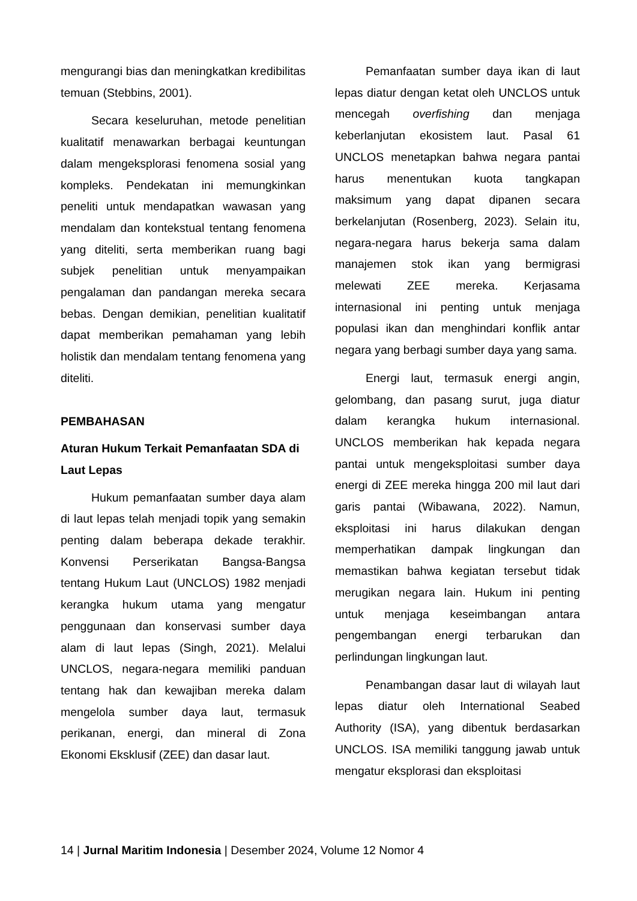mengurangi bias dan meningkatkan kredibilitas temuan (Stebbins, 2001).
Secara keseluruhan, metode penelitian kualitatif menawarkan berbagai keuntungan dalam mengeksplorasi fenomena sosial yang kompleks. Pendekatan ini memungkinkan peneliti untuk mendapatkan wawasan yang mendalam dan kontekstual tentang fenomena yang diteliti, serta memberikan ruang bagi subjek penelitian untuk menyampaikan pengalaman dan pandangan mereka secara bebas. Dengan demikian, penelitian kualitatif dapat memberikan pemahaman yang lebih holistik dan mendalam tentang fenomena yang diteliti.
PEMBAHASAN
Aturan Hukum Terkait Pemanfaatan SDA di Laut Lepas
Hukum pemanfaatan sumber daya alam di laut lepas telah menjadi topik yang semakin penting dalam beberapa dekade terakhir. Konvensi Perserikatan Bangsa-Bangsa tentang Hukum Laut (UNCLOS) 1982 menjadi kerangka hukum utama yang mengatur penggunaan dan konservasi sumber daya alam di laut lepas (Singh, 2021). Melalui UNCLOS, negara-negara memiliki panduan tentang hak dan kewajiban mereka dalam mengelola sumber daya laut, termasuk perikanan, energi, dan mineral di Zona Ekonomi Eksklusif (ZEE) dan dasar laut.
Pemanfaatan sumber daya ikan di laut lepas diatur dengan ketat oleh UNCLOS untuk mencegah overfishing dan menjaga keberlanjutan ekosistem laut. Pasal 61 UNCLOS menetapkan bahwa negara pantai harus menentukan kuota tangkapan maksimum yang dapat dipanen secara berkelanjutan (Rosenberg, 2023). Selain itu, negara-negara harus bekerja sama dalam manajemen stok ikan yang bermigrasi melewati ZEE mereka. Kerjasama internasional ini penting untuk menjaga populasi ikan dan menghindari konflik antar negara yang berbagi sumber daya yang sama.
Energi laut, termasuk energi angin, gelombang, dan pasang surut, juga diatur dalam kerangka hukum internasional. UNCLOS memberikan hak kepada negara pantai untuk mengeksploitasi sumber daya energi di ZEE mereka hingga 200 mil laut dari garis pantai (Wibawana, 2022). Namun, eksploitasi ini harus dilakukan dengan memperhatikan dampak lingkungan dan memastikan bahwa kegiatan tersebut tidak merugikan negara lain. Hukum ini penting untuk menjaga keseimbangan antara pengembangan energi terbarukan dan perlindungan lingkungan laut.
Penambangan dasar laut di wilayah laut lepas diatur oleh International Seabed Authority (ISA), yang dibentuk berdasarkan UNCLOS. ISA memiliki tanggung jawab untuk mengatur eksplorasi dan eksploitasi
14 | Jurnal Maritim Indonesia | Desember 2024, Volume 12 Nomor 4